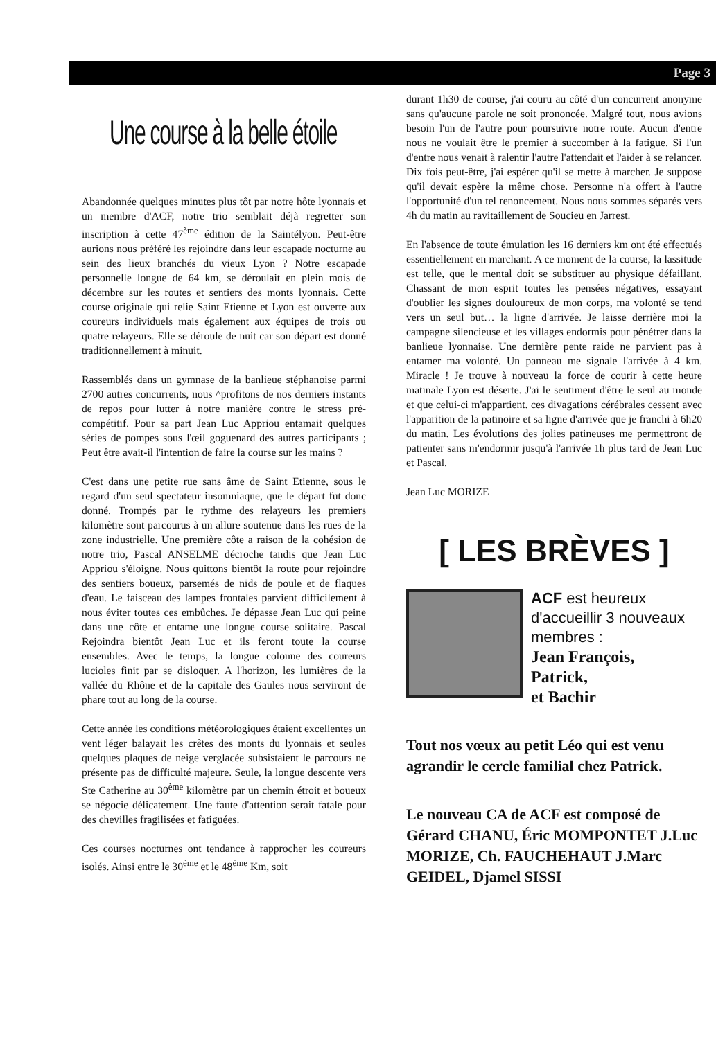Page 3
Une course à la belle étoile
Abandonnée quelques minutes plus tôt par notre hôte lyonnais et un membre d'ACF, notre trio semblait déjà regretter son inscription à cette 47<sup>ème</sup> édition de la Saintélyon. Peut-être aurions nous préféré les rejoindre dans leur escapade nocturne au sein des lieux branchés du vieux Lyon ? Notre escapade personnelle longue de 64 km, se déroulait en plein mois de décembre sur les routes et sentiers des monts lyonnais. Cette course originale qui relie Saint Etienne et Lyon est ouverte aux coureurs individuels mais également aux équipes de trois ou quatre relayeurs. Elle se déroule de nuit car son départ est donné traditionnellement à minuit.
Rassemblés dans un gymnase de la banlieue stéphanoise parmi 2700 autres concurrents, nous ^profitons de nos derniers instants de repos pour lutter à notre manière contre le stress pré-compétitif. Pour sa part Jean Luc Appriou entamait quelques séries de pompes sous l'œil goguenard des autres participants ; Peut être avait-il l'intention de faire la course sur les mains ?
C'est dans une petite rue sans âme de Saint Etienne, sous le regard d'un seul spectateur insomniaque, que le départ fut donc donné. Trompés par le rythme des relayeurs les premiers kilomètre sont parcourus à un allure soutenue dans les rues de la zone industrielle. Une première côte a raison de la cohésion de notre trio, Pascal ANSELME décroche tandis que Jean Luc Appriou s'éloigne. Nous quittons bientôt la route pour rejoindre des sentiers boueux, parsemés de nids de poule et de flaques d'eau. Le faisceau des lampes frontales parvient difficilement à nous éviter toutes ces embûches. Je dépasse Jean Luc qui peine dans une côte et entame une longue course solitaire. Pascal Rejoindra bientôt Jean Luc et ils feront toute la course ensembles. Avec le temps, la longue colonne des coureurs lucioles finit par se disloquer. A l'horizon, les lumières de la vallée du Rhône et de la capitale des Gaules nous serviront de phare tout au long de la course.
Cette année les conditions météorologiques étaient excellentes un vent léger balayait les crêtes des monts du lyonnais et seules quelques plaques de neige verglacée subsistaient le parcours ne présente pas de difficulté majeure. Seule, la longue descente vers Ste Catherine au 30<sup>ème</sup> kilomètre par un chemin étroit et boueux se négocie délicatement. Une faute d'attention serait fatale pour des chevilles fragilisées et fatiguées.
Ces courses nocturnes ont tendance à rapprocher les coureurs isolés. Ainsi entre le 30<sup>ème</sup> et le 48<sup>ème</sup> Km, soit
durant 1h30 de course, j'ai couru au côté d'un concurrent anonyme sans qu'aucune parole ne soit prononcée. Malgré tout, nous avions besoin l'un de l'autre pour poursuivre notre route. Aucun d'entre nous ne voulait être le premier à succomber à la fatigue. Si l'un d'entre nous venait à ralentir l'autre l'attendait et l'aider à se relancer. Dix fois peut-être, j'ai espérer qu'il se mette à marcher. Je suppose qu'il devait espère la même chose. Personne n'a offert à l'autre l'opportunité d'un tel renoncement. Nous nous sommes séparés vers 4h du matin au ravitaillement de Soucieu en Jarrest.
En l'absence de toute émulation les 16 derniers km ont été effectués essentiellement en marchant. A ce moment de la course, la lassitude est telle, que le mental doit se substituer au physique défaillant. Chassant de mon esprit toutes les pensées négatives, essayant d'oublier les signes douloureux de mon corps, ma volonté se tend vers un seul but… la ligne d'arrivée. Je laisse derrière moi la campagne silencieuse et les villages endormis pour pénétrer dans la banlieue lyonnaise. Une dernière pente raide ne parvient pas à entamer ma volonté. Un panneau me signale l'arrivée à 4 km. Miracle ! Je trouve à nouveau la force de courir à cette heure matinale Lyon est déserte. J'ai le sentiment d'être le seul au monde et que celui-ci m'appartient. ces divagations cérébrales cessent avec l'apparition de la patinoire et sa ligne d'arrivée que je franchi à 6h20 du matin. Les évolutions des jolies patineuses me permettront de patienter sans m'endormir jusqu'à l'arrivée 1h plus tard de Jean Luc et Pascal.
Jean Luc MORIZE
[ LES BRÈVES ]
ACF est heureux d'accueillir 3 nouveaux membres :
Jean François,
Patrick,
et Bachir
Tout nos vœux au petit Léo qui est venu agrandir le cercle familial chez Patrick.
Le nouveau CA de ACF est composé de Gérard CHANU, Éric MOMPONTET J.Luc MORIZE, Ch. FAUCHEHAUT J.Marc GEIDEL, Djamel SISSI